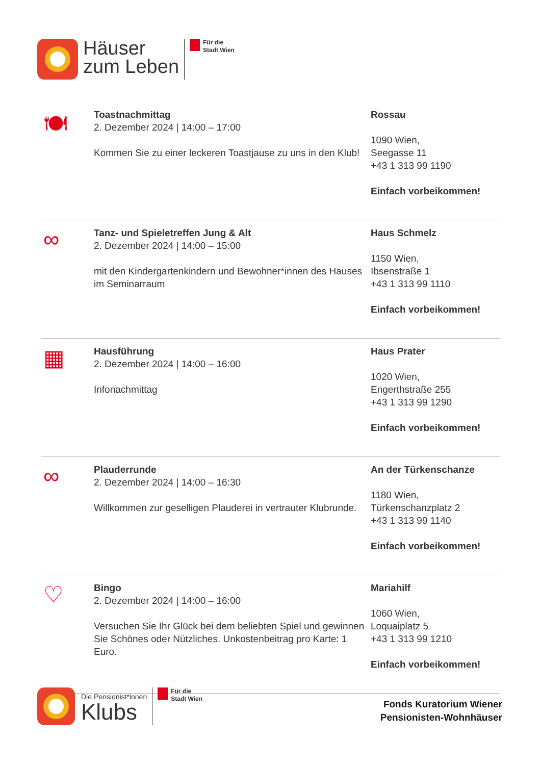Häuser
zum Leben
Für die
Stadt Wien
🍽
Toastnachmittag
2. Dezember 2024 | 14:00 – 17:00
Kommen Sie zu einer leckeren Toastjause zu uns in den Klub!
Rossau
1090 Wien,
Seegasse 11
+43 1 313 99 1190
Einfach vorbeikommen!
∞
Tanz- und Spieletreffen Jung & Alt
2. Dezember 2024 | 14:00 – 15:00
mit den Kindergartenkindern und Bewohner*innen des Hauses im Seminarraum
Haus Schmelz
1150 Wien,
Ibsenstraße 1
+43 1 313 99 1110
Einfach vorbeikommen!
▦
Hausführung
2. Dezember 2024 | 14:00 – 16:00
Infonachmittag
Haus Prater
1020 Wien,
Engerthstraße 255
+43 1 313 99 1290
Einfach vorbeikommen!
∞
Plauderrunde
2. Dezember 2024 | 14:00 – 16:30
Willkommen zur geselligen Plauderei in vertrauter Klubrunde.
An der Türkenschanze
1180 Wien,
Türkenschanzplatz 2
+43 1 313 99 1140
Einfach vorbeikommen!
♡
Bingo
2. Dezember 2024 | 14:00 – 16:00
Versuchen Sie Ihr Glück bei dem beliebten Spiel und gewinnen Sie Schönes oder Nützliches. Unkostenbeitrag pro Karte: 1 Euro.
Mariahilf
1060 Wien,
Loquaiplatz 5
+43 1 313 99 1210
Einfach vorbeikommen!
Die Pensionist*innen
Klubs
Für die
Stadt Wien
Fonds Kuratorium Wiener
Pensionisten-Wohnhäuser